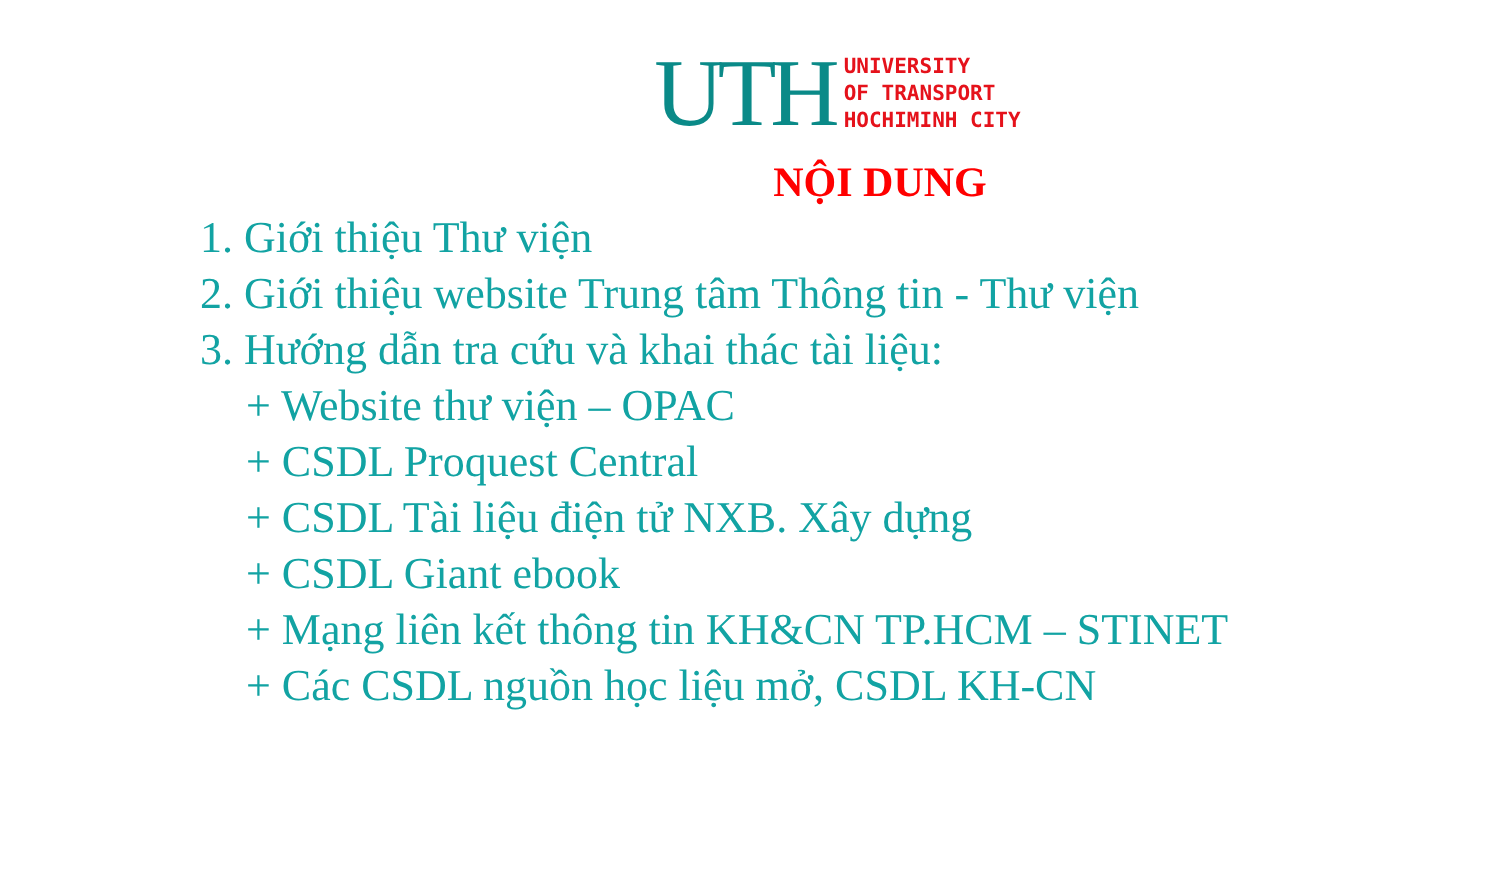UTH
UNIVERSITY
OF TRANSPORT
HOCHIMINH CITY
NỘI DUNG
1. Giới thiệu Thư viện
2. Giới thiệu website Trung tâm Thông tin - Thư viện
3. Hướng dẫn tra cứu và khai thác tài liệu:
+ Website thư viện – OPAC
+ CSDL Proquest Central
+ CSDL Tài liệu điện tử NXB. Xây dựng
+ CSDL Giant ebook
+ Mạng liên kết thông tin KH&CN TP.HCM – STINET
+ Các CSDL nguồn học liệu mở, CSDL KH-CN